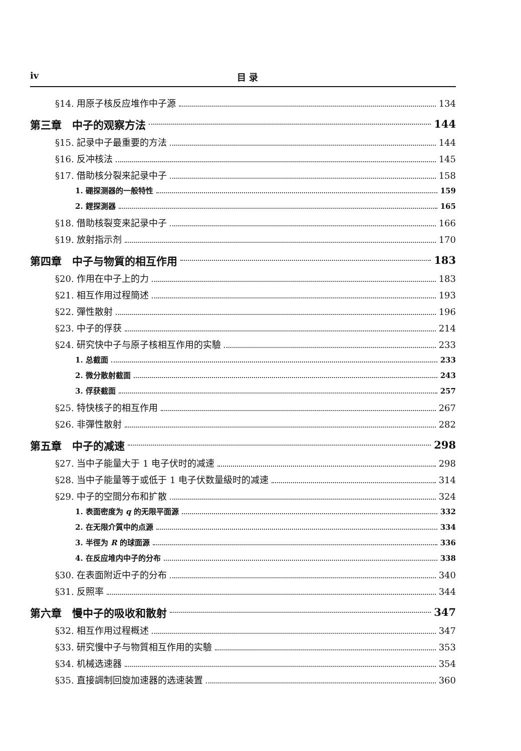iv 目 录
§14. 用原子核反应堆作中子源 134
第三章　中子的观察方法 144
§15. 記录中子最重要的方法 144
§16. 反冲核法 145
§17. 借助核分裂来記录中子 158
1. 硼探测器的一般特性 159
2. 鋰探測器 165
§18. 借助核裂变来記录中子 166
§19. 放射指示剂 170
第四章　中子与物質的相互作用 183
§20. 作用在中子上的力 183
§21. 相互作用过程簡述 193
§22. 彈性散射 196
§23. 中子的俘获 214
§24. 研究快中子与原子核相互作用的实驗 233
1. 总截面 233
2. 微分散射截面 243
3. 俘获截面 257
§25. 特快核子的相互作用 267
§26. 非彈性散射 282
第五章　中子的减速 298
§27. 当中子能量大于 1 电子伏时的减速 298
§28. 当中子能量等于或低于 1 电子伏数量級时的减速 314
§29. 中子的空間分布和扩散 324
1. 表面密度为 q 的无限平面源 332
2. 在无限介質中的点源 334
3. 半徑为 R 的球面源 336
4. 在反应堆内中子的分布 338
§30. 在表面附近中子的分布 340
§31. 反照率 344
第六章　慢中子的吸收和散射 347
§32. 相互作用过程概述 347
§33. 研究慢中子与物質相互作用的实驗 353
§34. 机械选速器 354
§35. 直接調制回旋加速器的选速装置 360